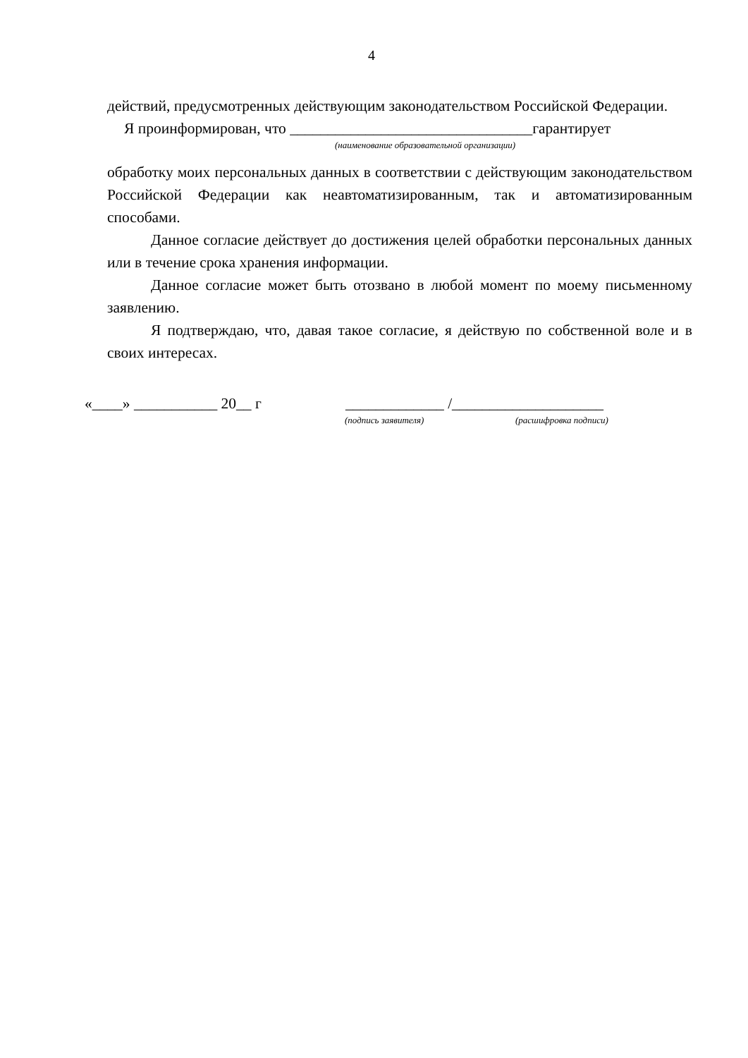4
действий, предусмотренных действующим законодательством Российской Федерации.
Я проинформирован, что ________________________________гарантирует
(наименование образовательной организации)
обработку моих персональных данных в соответствии с действующим законодательством Российской Федерации как неавтоматизированным, так и автоматизированным способами.
Данное согласие действует до достижения целей обработки персональных данных или в течение срока хранения информации.
Данное согласие может быть отозвано в любой момент по моему письменному заявлению.
Я подтверждаю, что, давая такое согласие, я действую по собственной воле и в своих интересах.
«____» ___________ 20__ г _____________ /____________________
(подпись заявителя) (расшифровка подписи)